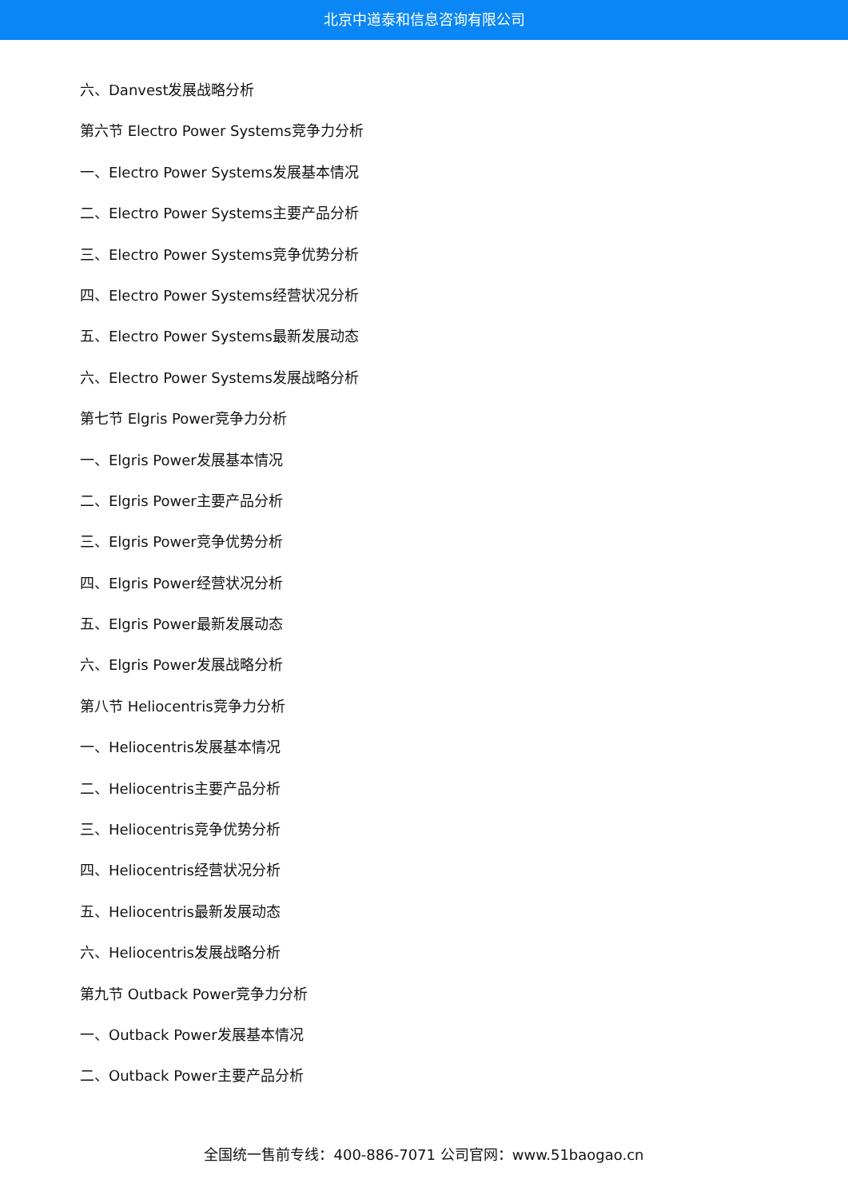北京中道泰和信息咨询有限公司
六、Danvest发展战略分析
第六节 Electro Power Systems竞争力分析
一、Electro Power Systems发展基本情况
二、Electro Power Systems主要产品分析
三、Electro Power Systems竞争优势分析
四、Electro Power Systems经营状况分析
五、Electro Power Systems最新发展动态
六、Electro Power Systems发展战略分析
第七节 Elgris Power竞争力分析
一、Elgris Power发展基本情况
二、Elgris Power主要产品分析
三、Elgris Power竞争优势分析
四、Elgris Power经营状况分析
五、Elgris Power最新发展动态
六、Elgris Power发展战略分析
第八节 Heliocentris竞争力分析
一、Heliocentris发展基本情况
二、Heliocentris主要产品分析
三、Heliocentris竞争优势分析
四、Heliocentris经营状况分析
五、Heliocentris最新发展动态
六、Heliocentris发展战略分析
第九节 Outback Power竞争力分析
一、Outback Power发展基本情况
二、Outback Power主要产品分析
全国统一售前专线：400-886-7071 公司官网：www.51baogao.cn